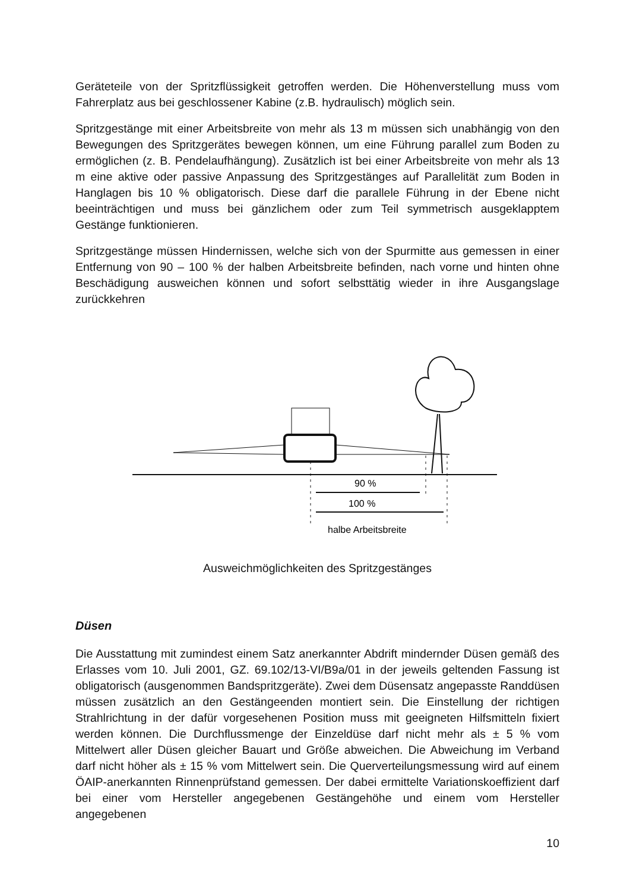Geräteteile von der Spritzflüssigkeit getroffen werden. Die Höhenverstellung muss vom Fahrerplatz aus bei geschlossener Kabine (z.B. hydraulisch) möglich sein.
Spritzgestänge mit einer Arbeitsbreite von mehr als 13 m müssen sich unabhängig von den Bewegungen des Spritzgerätes bewegen können, um eine Führung parallel zum Boden zu ermöglichen (z. B. Pendelaufhängung). Zusätzlich ist bei einer Arbeitsbreite von mehr als 13 m eine aktive oder passive Anpassung des Spritzgestänges auf Parallelität zum Boden in Hanglagen bis 10 % obligatorisch. Diese darf die parallele Führung in der Ebene nicht beeinträchtigen und muss bei gänzlichem oder zum Teil symmetrisch ausgeklapptem Gestänge funktionieren.
Spritzgestänge müssen Hindernissen, welche sich von der Spurmitte aus gemessen in einer Entfernung von 90 – 100 % der halben Arbeitsbreite befinden, nach vorne und hinten ohne Beschädigung ausweichen können und sofort selbsttätig wieder in ihre Ausgangslage zurückkehren
90 %
100 %
halbe Arbeitsbreite
Ausweichmöglichkeiten des Spritzgestänges
Düsen
Die Ausstattung mit zumindest einem Satz anerkannter Abdrift mindernder Düsen gemäß des Erlasses vom 10. Juli 2001, GZ. 69.102/13-VI/B9a/01 in der jeweils geltenden Fassung ist obligatorisch (ausgenommen Bandspritzgeräte). Zwei dem Düsensatz angepasste Randdüsen müssen zusätzlich an den Gestängeenden montiert sein. Die Einstellung der richtigen Strahlrichtung in der dafür vorgesehenen Position muss mit geeigneten Hilfsmitteln fixiert werden können. Die Durchflussmenge der Einzeldüse darf nicht mehr als ± 5 % vom Mittelwert aller Düsen gleicher Bauart und Größe abweichen. Die Abweichung im Verband darf nicht höher als ± 15 % vom Mittelwert sein. Die Querverteilungsmessung wird auf einem ÖAIP-anerkannten Rinnenprüfstand gemessen. Der dabei ermittelte Variationskoeffizient darf bei einer vom Hersteller angegebenen Gestängehöhe und einem vom Hersteller angegebenen
10